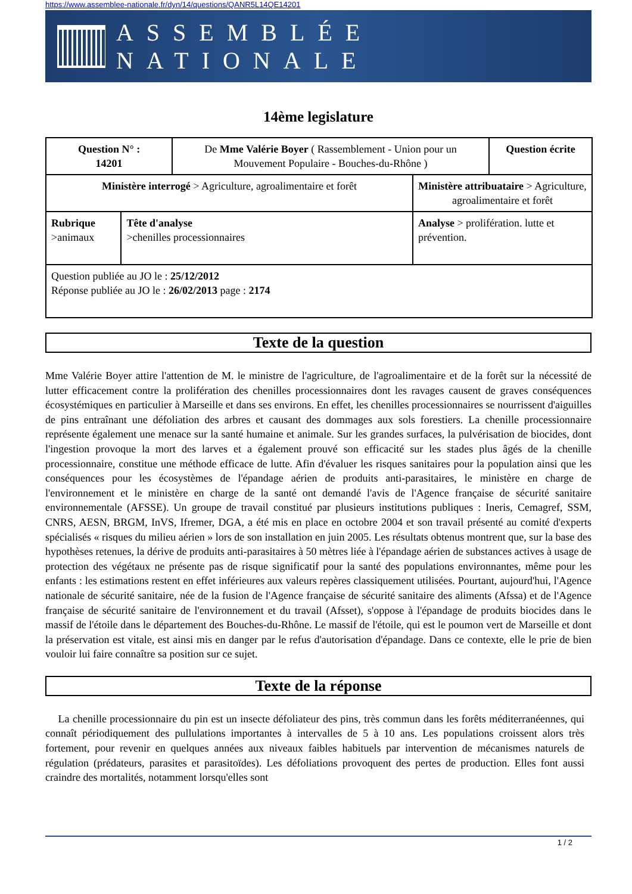https://www.assemblee-nationale.fr/dyn/14/questions/QANR5L14QE14201
ASSEMBLÉE NATIONALE
14ème legislature
| Question N° : 14201 | | De Mme Valérie Boyer ( Rassemblement - Union pour un Mouvement Populaire - Bouches-du-Rhône ) | | Question écrite |
| Ministère interrogé > Agriculture, agroalimentaire et forêt | | | Ministère attribuataire > Agriculture, agroalimentaire et forêt | |
| Rubrique >animaux | Tête d'analyse >chenilles processionnaires | | Analyse > prolifération. lutte et prévention. | |
| Question publiée au JO le : 25/12/2012 Réponse publiée au JO le : 26/02/2013 page : 2174 | | | | |
Texte de la question
Mme Valérie Boyer attire l'attention de M. le ministre de l'agriculture, de l'agroalimentaire et de la forêt sur la nécessité de lutter efficacement contre la prolifération des chenilles processionnaires dont les ravages causent de graves conséquences écosystémiques en particulier à Marseille et dans ses environs. En effet, les chenilles processionnaires se nourrissent d'aiguilles de pins entraînant une défoliation des arbres et causant des dommages aux sols forestiers. La chenille processionnaire représente également une menace sur la santé humaine et animale. Sur les grandes surfaces, la pulvérisation de biocides, dont l'ingestion provoque la mort des larves et a également prouvé son efficacité sur les stades plus âgés de la chenille processionnaire, constitue une méthode efficace de lutte. Afin d'évaluer les risques sanitaires pour la population ainsi que les conséquences pour les écosystèmes de l'épandage aérien de produits anti-parasitaires, le ministère en charge de l'environnement et le ministère en charge de la santé ont demandé l'avis de l'Agence française de sécurité sanitaire environnementale (AFSSE). Un groupe de travail constitué par plusieurs institutions publiques : Ineris, Cemagref, SSM, CNRS, AESN, BRGM, InVS, Ifremer, DGA, a été mis en place en octobre 2004 et son travail présenté au comité d'experts spécialisés « risques du milieu aérien » lors de son installation en juin 2005. Les résultats obtenus montrent que, sur la base des hypothèses retenues, la dérive de produits anti-parasitaires à 50 mètres liée à l'épandage aérien de substances actives à usage de protection des végétaux ne présente pas de risque significatif pour la santé des populations environnantes, même pour les enfants : les estimations restent en effet inférieures aux valeurs repères classiquement utilisées. Pourtant, aujourd'hui, l'Agence nationale de sécurité sanitaire, née de la fusion de l'Agence française de sécurité sanitaire des aliments (Afssa) et de l'Agence française de sécurité sanitaire de l'environnement et du travail (Afsset), s'oppose à l'épandage de produits biocides dans le massif de l'étoile dans le département des Bouches-du-Rhône. Le massif de l'étoile, qui est le poumon vert de Marseille et dont la préservation est vitale, est ainsi mis en danger par le refus d'autorisation d'épandage. Dans ce contexte, elle le prie de bien vouloir lui faire connaître sa position sur ce sujet.
Texte de la réponse
La chenille processionnaire du pin est un insecte défoliateur des pins, très commun dans les forêts méditerranéennes, qui connaît périodiquement des pullulations importantes à intervalles de 5 à 10 ans. Les populations croissent alors très fortement, pour revenir en quelques années aux niveaux faibles habituels par intervention de mécanismes naturels de régulation (prédateurs, parasites et parasitoïdes). Les défoliations provoquent des pertes de production. Elles font aussi craindre des mortalités, notamment lorsqu'elles sont
1 / 2